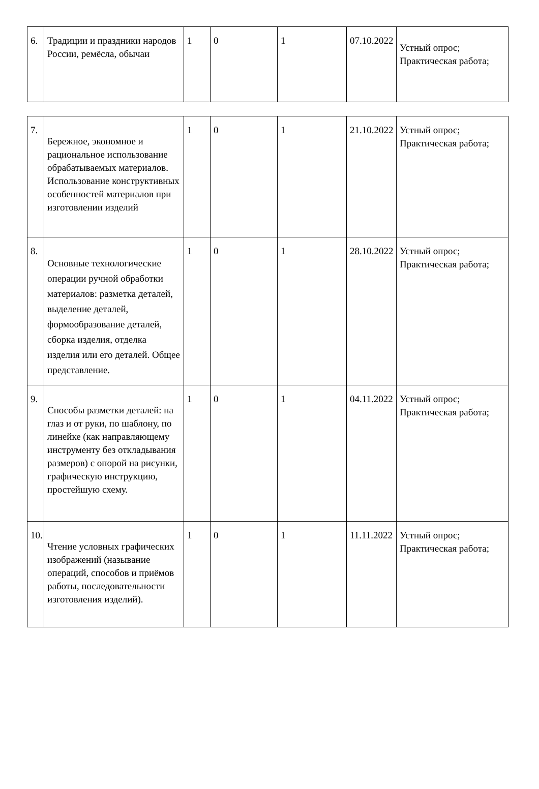| 6. | Традиции и праздники народов России, ремёсла, обычаи | 1 | 0 | 1 | 07.10.2022 | Устный опрос; Практическая работа; |
| 7. | Бережное, экономное и рациональное использование обрабатываемых материалов. Использование конструктивных особенностей материалов при изготовлении изделий | 1 | 0 | 1 | 21.10.2022 | Устный опрос; Практическая работа; |
| 8. | Основные технологические операции ручной обработки материалов: разметка деталей, выделение деталей, формообразование деталей, сборка изделия, отделка изделия или его деталей. Общее представление. | 1 | 0 | 1 | 28.10.2022 | Устный опрос; Практическая работа; |
| 9. | Способы разметки деталей: на глаз и от руки, по шаблону, по линейке (как направляющему инструменту без откладывания размеров) с опорой на рисунки, графическую инструкцию, простейшую схему. | 1 | 0 | 1 | 04.11.2022 | Устный опрос; Практическая работа; |
| 10. | Чтение условных графических изображений (называние операций, способов и приёмов работы, последовательности изготовления изделий). | 1 | 0 | 1 | 11.11.2022 | Устный опрос; Практическая работа; |